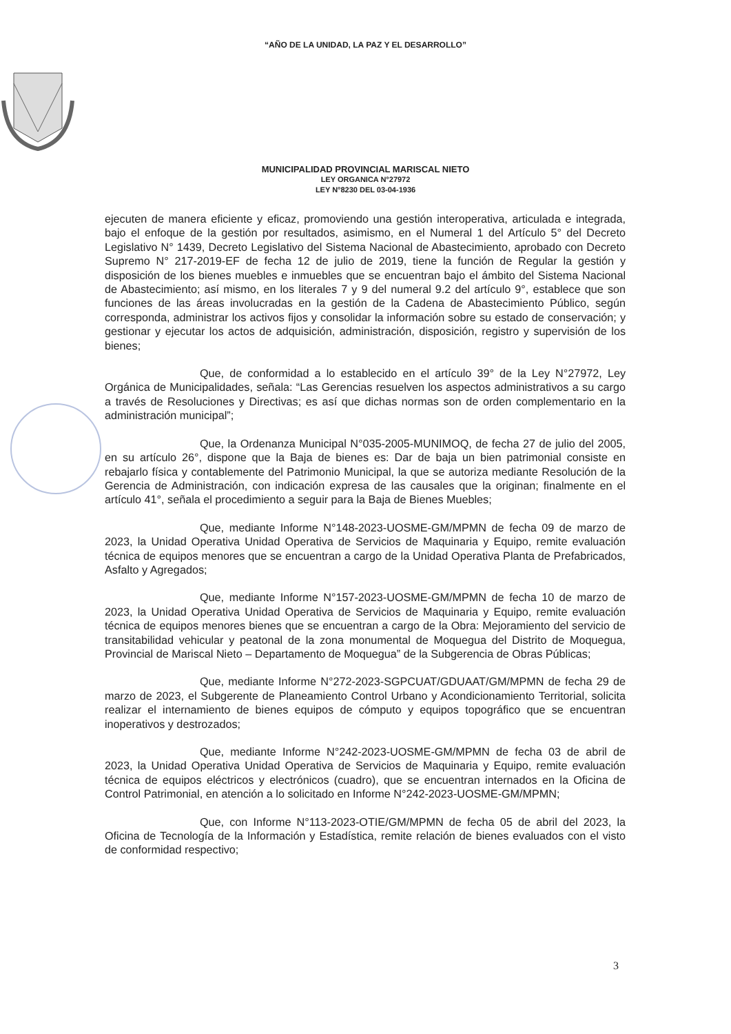“AÑO DE LA UNIDAD, LA PAZ Y EL DESARROLLO”
MUNICIPALIDAD PROVINCIAL MARISCAL NIETO
LEY ORGANICA N°27972
LEY N°8230 DEL 03-04-1936
ejecuten de manera eficiente y eficaz, promoviendo una gestión interoperativa, articulada e integrada, bajo el enfoque de la gestión por resultados, asimismo, en el Numeral 1 del Artículo 5° del Decreto Legislativo N° 1439, Decreto Legislativo del Sistema Nacional de Abastecimiento, aprobado con Decreto Supremo N° 217-2019-EF de fecha 12 de julio de 2019, tiene la función de Regular la gestión y disposición de los bienes muebles e inmuebles que se encuentran bajo el ámbito del Sistema Nacional de Abastecimiento; así mismo, en los literales 7 y 9 del numeral 9.2 del artículo 9°, establece que son funciones de las áreas involucradas en la gestión de la Cadena de Abastecimiento Público, según corresponda, administrar los activos fijos y consolidar la información sobre su estado de conservación; y gestionar y ejecutar los actos de adquisición, administración, disposición, registro y supervisión de los bienes;
Que, de conformidad a lo establecido en el artículo 39° de la Ley N°27972, Ley Orgánica de Municipalidades, señala: “Las Gerencias resuelven los aspectos administrativos a su cargo a través de Resoluciones y Directivas; es así que dichas normas son de orden complementario en la administración municipal”;
Que, la Ordenanza Municipal N°035-2005-MUNIMOQ, de fecha 27 de julio del 2005, en su artículo 26°, dispone que la Baja de bienes es: Dar de baja un bien patrimonial consiste en rebajarlo física y contablemente del Patrimonio Municipal, la que se autoriza mediante Resolución de la Gerencia de Administración, con indicación expresa de las causales que la originan; finalmente en el artículo 41°, señala el procedimiento a seguir para la Baja de Bienes Muebles;
Que, mediante Informe N°148-2023-UOSME-GM/MPMN de fecha 09 de marzo de 2023, la Unidad Operativa Unidad Operativa de Servicios de Maquinaria y Equipo, remite evaluación técnica de equipos menores que se encuentran a cargo de la Unidad Operativa Planta de Prefabricados, Asfalto y Agregados;
Que, mediante Informe N°157-2023-UOSME-GM/MPMN de fecha 10 de marzo de 2023, la Unidad Operativa Unidad Operativa de Servicios de Maquinaria y Equipo, remite evaluación técnica de equipos menores bienes que se encuentran a cargo de la Obra: Mejoramiento del servicio de transitabilidad vehicular y peatonal de la zona monumental de Moquegua del Distrito de Moquegua, Provincial de Mariscal Nieto – Departamento de Moquegua” de la Subgerencia de Obras Públicas;
Que, mediante Informe N°272-2023-SGPCUAT/GDUAAT/GM/MPMN de fecha 29 de marzo de 2023, el Subgerente de Planeamiento Control Urbano y Acondicionamiento Territorial, solicita realizar el internamiento de bienes equipos de cómputo y equipos topográfico que se encuentran inoperativos y destrozados;
Que, mediante Informe N°242-2023-UOSME-GM/MPMN de fecha 03 de abril de 2023, la Unidad Operativa Unidad Operativa de Servicios de Maquinaria y Equipo, remite evaluación técnica de equipos eléctricos y electrónicos (cuadro), que se encuentran internados en la Oficina de Control Patrimonial, en atención a lo solicitado en Informe N°242-2023-UOSME-GM/MPMN;
Que, con Informe N°113-2023-OTIE/GM/MPMN de fecha 05 de abril del 2023, la Oficina de Tecnología de la Información y Estadística, remite relación de bienes evaluados con el visto de conformidad respectivo;
3